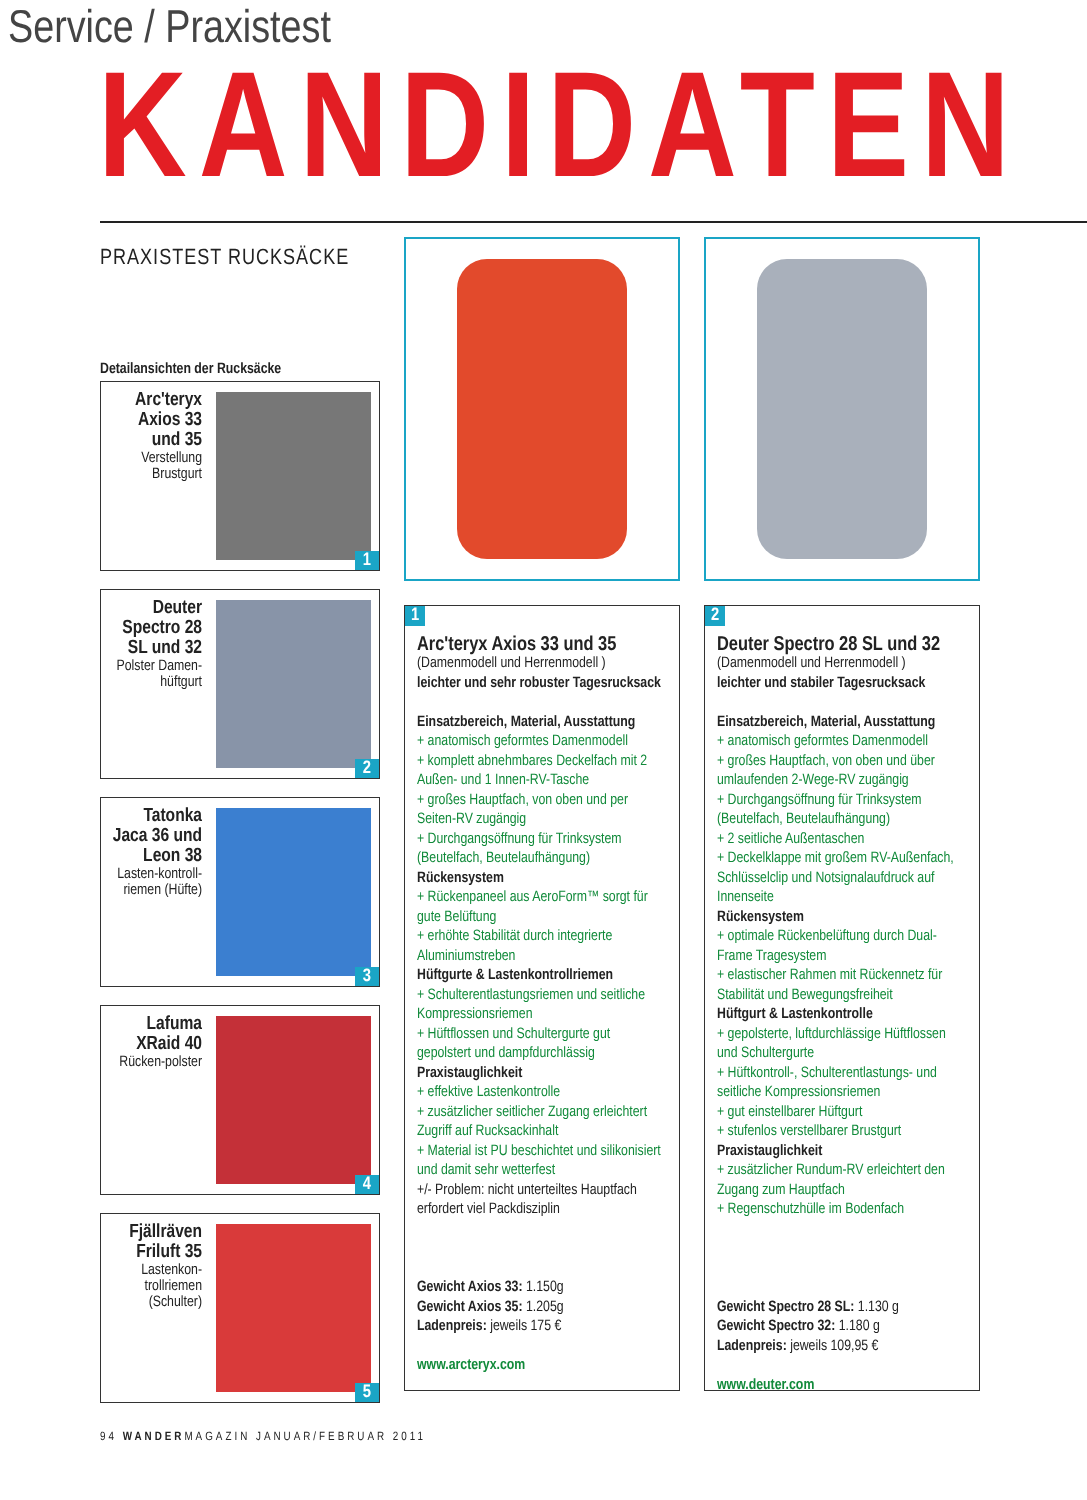Service / Praxistest
KANDIDATEN
PRAXISTEST RUCKSÄCKE
Detailansichten der Rucksäcke
Arc'teryx Axios 33 und 35
Verstellung Brustgurt
1
Deuter Spectro 28 SL und 32
Polster Damen-hüftgurt
2
Tatonka Jaca 36 und Leon 38
Lasten-kontroll-riemen (Hüfte)
3
Lafuma XRaid 40
Rücken-polster
4
Fjällräven Friluft 35
Lastenkon-trollriemen (Schulter)
5
1
Arc'teryx Axios 33 und 35
(Damenmodell und Herrenmodell )
leichter und sehr robuster Tagesrucksack
Einsatzbereich, Material, Ausstattung
+ anatomisch geformtes Damenmodell
+ komplett abnehmbares Deckelfach mit 2 Außen- und 1 Innen-RV-Tasche
+ großes Hauptfach, von oben und per Seiten-RV zugängig
+ Durchgangsöffnung für Trinksystem (Beutelfach, Beutelaufhängung)
Rückensystem
+ Rückenpaneel aus AeroForm™ sorgt für gute Belüftung
+ erhöhte Stabilität durch integrierte Aluminiumstreben
Hüftgurte & Lastenkontrollriemen
+ Schulterentlastungsriemen und seitliche Kompressionsriemen
+ Hüftflossen und Schultergurte gut gepolstert und dampfdurchlässig
Praxistauglichkeit
+ effektive Lastenkontrolle
+ zusätzlicher seitlicher Zugang erleichtert Zugriff auf Rucksackinhalt
+ Material ist PU beschichtet und silikonisiert und damit sehr wetterfest
+/- Problem: nicht unterteiltes Hauptfach erfordert viel Packdisziplin
Gewicht Axios 33: 1.150g
Gewicht Axios 35: 1.205g
Ladenpreis: jeweils 175 €
www.arcteryx.com
2
Deuter Spectro 28 SL und 32
(Damenmodell und Herrenmodell )
leichter und stabiler Tagesrucksack
Einsatzbereich, Material, Ausstattung
+ anatomisch geformtes Damenmodell
+ großes Hauptfach, von oben und über umlaufenden 2-Wege-RV zugängig
+ Durchgangsöffnung für Trinksystem (Beutelfach, Beutelaufhängung)
+ 2 seitliche Außentaschen
+ Deckelklappe mit großem RV-Außenfach, Schlüsselclip und Notsignalaufdruck auf Innenseite
Rückensystem
+ optimale Rückenbelüftung durch Dual-Frame Tragesystem
+ elastischer Rahmen mit Rückennetz für Stabilität und Bewegungsfreiheit
Hüftgurt & Lastenkontrolle
+ gepolsterte, luftdurchlässige Hüftflossen und Schultergurte
+ Hüftkontroll-, Schulterentlastungs- und seitliche Kompressionsriemen
+ gut einstellbarer Hüftgurt
+ stufenlos verstellbarer Brustgurt
Praxistauglichkeit
+ zusätzlicher Rundum-RV erleichtert den Zugang zum Hauptfach
+ Regenschutzhülle im Bodenfach
Gewicht Spectro 28 SL: 1.130 g
Gewicht Spectro 32: 1.180 g
Ladenpreis: jeweils 109,95 €
www.deuter.com
94 WANDERMAGAZIN JANUAR/FEBRUAR 2011